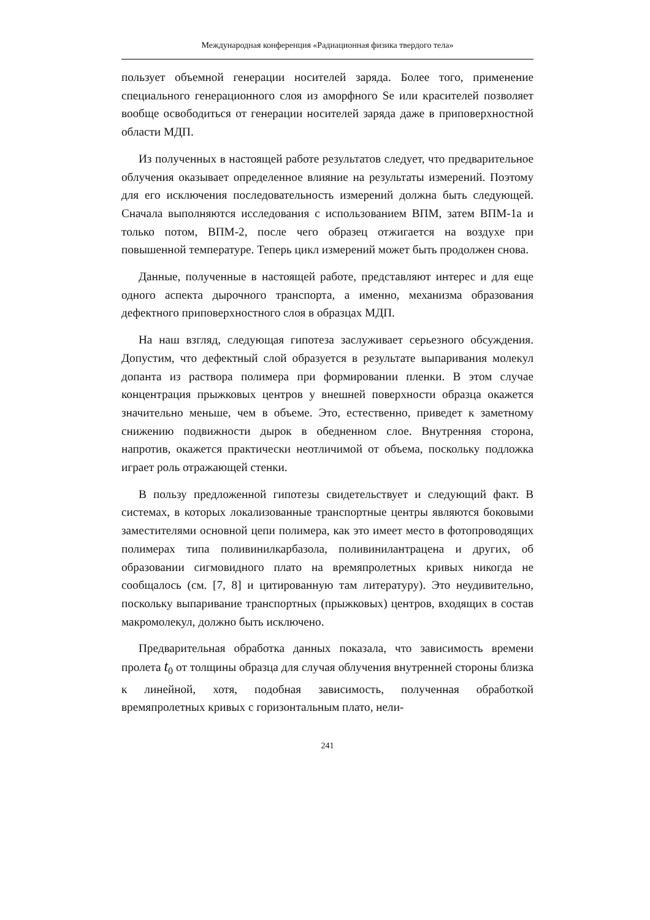Международная конференция «Радиационная физика твердого тела»
пользует объемной генерации носителей заряда. Более того, применение специального генерационного слоя из аморфного Se или красителей позволяет вообще освободиться от генерации носителей заряда даже в приповерхностной области МДП.
Из полученных в настоящей работе результатов следует, что предварительное облучения оказывает определенное влияние на результаты измерений. Поэтому для его исключения последовательность измерений должна быть следующей. Сначала выполняются исследования с использованием ВПМ, затем ВПМ-1а и только потом, ВПМ-2, после чего образец отжигается на воздухе при повышенной температуре. Теперь цикл измерений может быть продолжен снова.
Данные, полученные в настоящей работе, представляют интерес и для еще одного аспекта дырочного транспорта, а именно, механизма образования дефектного приповерхностного слоя в образцах МДП.
На наш взгляд, следующая гипотеза заслуживает серьезного обсуждения. Допустим, что дефектный слой образуется в результате выпаривания молекул допанта из раствора полимера при формировании пленки. В этом случае концентрация прыжковых центров у внешней поверхности образца окажется значительно меньше, чем в объеме. Это, естественно, приведет к заметному снижению подвижности дырок в обедненном слое. Внутренняя сторона, напротив, окажется практически неотличимой от объема, поскольку подложка играет роль отражающей стенки.
В пользу предложенной гипотезы свидетельствует и следующий факт. В системах, в которых локализованные транспортные центры являются боковыми заместителями основной цепи полимера, как это имеет место в фотопроводящих полимерах типа поливинилкарбазола, поливинилантрацена и других, об образовании сигмовидного плато на времяпролетных кривых никогда не сообщалось (см. [7, 8] и цитированную там литературу). Это неудивительно, поскольку выпаривание транспортных (прыжковых) центров, входящих в состав макромолекул, должно быть исключено.
Предварительная обработка данных показала, что зависимость времени пролета t<sub>0</sub> от толщины образца для случая облучения внутренней стороны близка к линейной, хотя, подобная зависимость, полученная обработкой времяпролетных кривых с горизонтальным плато, нели-
241